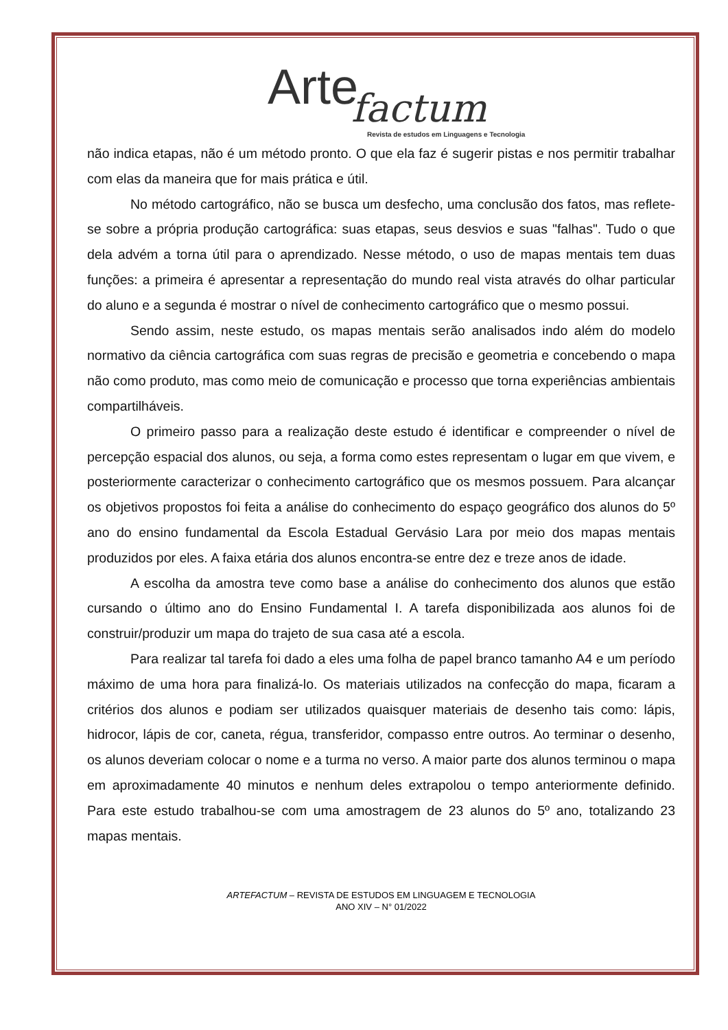Arte factum
Revista de estudos em Linguagens e Tecnologia
não indica etapas, não é um método pronto. O que ela faz é sugerir pistas e nos permitir trabalhar com elas da maneira que for mais prática e útil.
No método cartográfico, não se busca um desfecho, uma conclusão dos fatos, mas reflete-se sobre a própria produção cartográfica: suas etapas, seus desvios e suas "falhas". Tudo o que dela advém a torna útil para o aprendizado. Nesse método, o uso de mapas mentais tem duas funções: a primeira é apresentar a representação do mundo real vista através do olhar particular do aluno e a segunda é mostrar o nível de conhecimento cartográfico que o mesmo possui.
Sendo assim, neste estudo, os mapas mentais serão analisados indo além do modelo normativo da ciência cartográfica com suas regras de precisão e geometria e concebendo o mapa não como produto, mas como meio de comunicação e processo que torna experiências ambientais compartilháveis.
O primeiro passo para a realização deste estudo é identificar e compreender o nível de percepção espacial dos alunos, ou seja, a forma como estes representam o lugar em que vivem, e posteriormente caracterizar o conhecimento cartográfico que os mesmos possuem. Para alcançar os objetivos propostos foi feita a análise do conhecimento do espaço geográfico dos alunos do 5º ano do ensino fundamental da Escola Estadual Gervásio Lara por meio dos mapas mentais produzidos por eles. A faixa etária dos alunos encontra-se entre dez e treze anos de idade.
A escolha da amostra teve como base a análise do conhecimento dos alunos que estão cursando o último ano do Ensino Fundamental I. A tarefa disponibilizada aos alunos foi de construir/produzir um mapa do trajeto de sua casa até a escola.
Para realizar tal tarefa foi dado a eles uma folha de papel branco tamanho A4 e um período máximo de uma hora para finalizá-lo. Os materiais utilizados na confecção do mapa, ficaram a critérios dos alunos e podiam ser utilizados quaisquer materiais de desenho tais como: lápis, hidrocor, lápis de cor, caneta, régua, transferidor, compasso entre outros. Ao terminar o desenho, os alunos deveriam colocar o nome e a turma no verso. A maior parte dos alunos terminou o mapa em aproximadamente 40 minutos e nenhum deles extrapolou o tempo anteriormente definido. Para este estudo trabalhou-se com uma amostragem de 23 alunos do 5º ano, totalizando 23 mapas mentais.
ARTEFACTUM – REVISTA DE ESTUDOS EM LINGUAGEM E TECNOLOGIA
ANO XIV – N° 01/2022